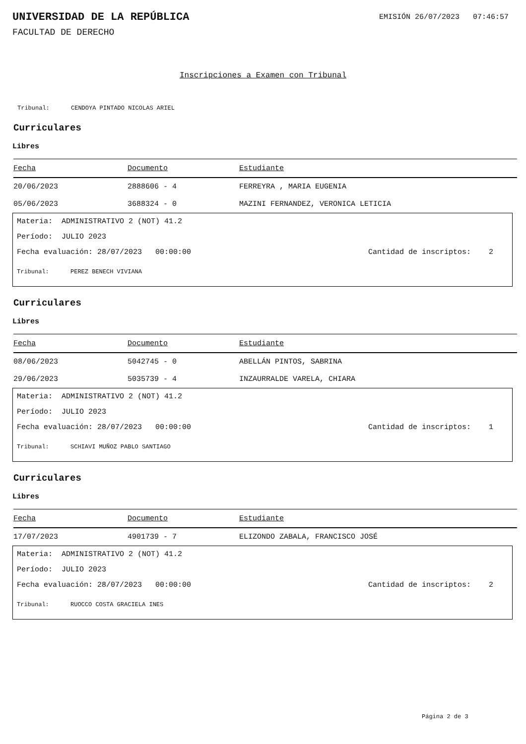UNIVERSIDAD DE LA REPÚBLICA
EMISIÓN 26/07/2023 07:46:57
FACULTAD DE DERECHO
Inscripciones a Examen con Tribunal
Tribunal: CENDOYA PINTADO NICOLAS ARIEL
Curriculares
Libres
| Fecha | Documento | Estudiante |
| --- | --- | --- |
| 20/06/2023 | 2888606 - 4 | FERREYRA , MARIA EUGENIA |
| 05/06/2023 | 3688324 - 0 | MAZINI FERNANDEZ, VERONICA LETICIA |
Materia: ADMINISTRATIVO 2 (NOT) 41.2
Período: JULIO 2023
Fecha evaluación: 28/07/2023 00:00:00 Cantidad de inscriptos: 2
Tribunal: PEREZ BENECH VIVIANA
Curriculares
Libres
| Fecha | Documento | Estudiante |
| --- | --- | --- |
| 08/06/2023 | 5042745 - 0 | ABELLÁN PINTOS, SABRINA |
| 29/06/2023 | 5035739 - 4 | INZAURRALDE VARELA, CHIARA |
Materia: ADMINISTRATIVO 2 (NOT) 41.2
Período: JULIO 2023
Fecha evaluación: 28/07/2023 00:00:00 Cantidad de inscriptos: 1
Tribunal: SCHIAVI MUÑOZ PABLO SANTIAGO
Curriculares
Libres
| Fecha | Documento | Estudiante |
| --- | --- | --- |
| 17/07/2023 | 4901739 - 7 | ELIZONDO ZABALA, FRANCISCO JOSÉ |
Materia: ADMINISTRATIVO 2 (NOT) 41.2
Período: JULIO 2023
Fecha evaluación: 28/07/2023 00:00:00 Cantidad de inscriptos: 2
Tribunal: RUOCCO COSTA GRACIELA INES
Página 2 de 3